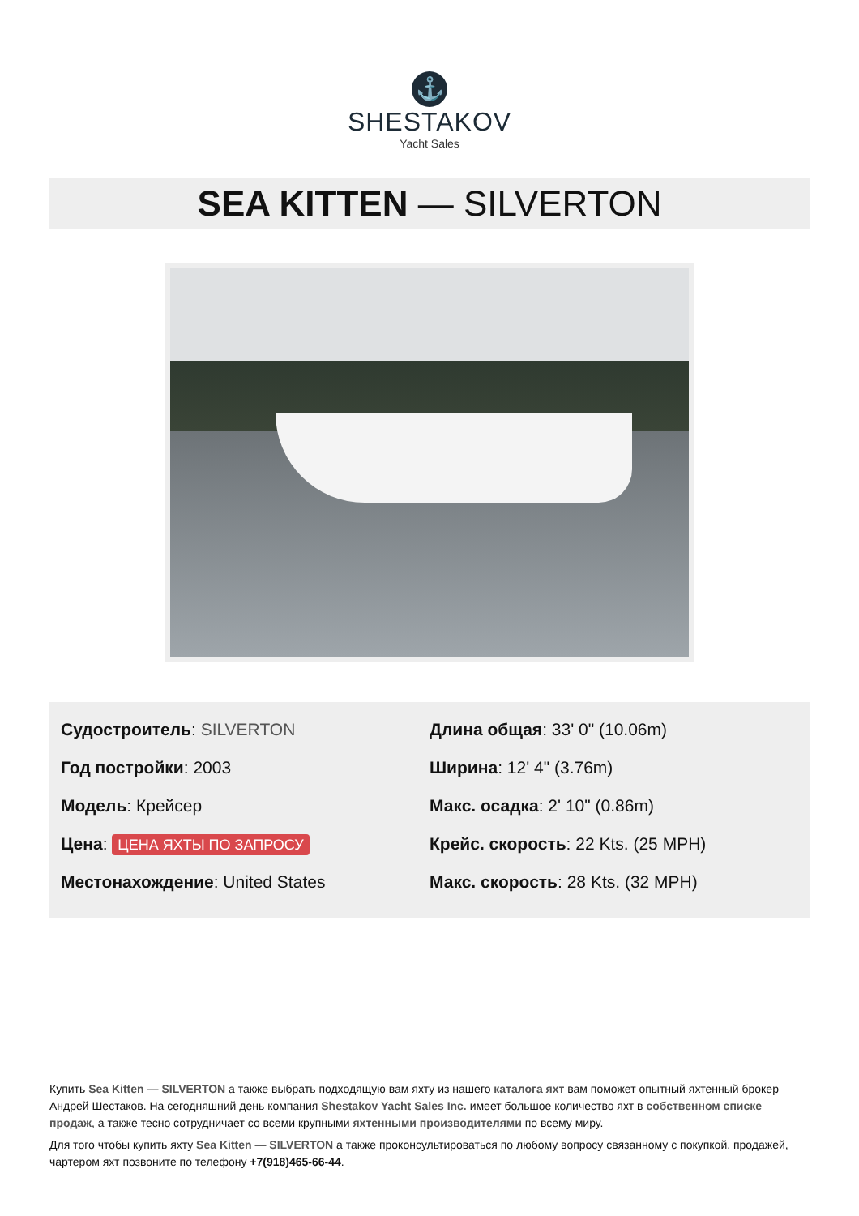⚓
SHESTAKOV
Yacht Sales
SEA KITTEN — SILVERTON
Судостроитель: SILVERTON
Год постройки: 2003
Модель: Крейсер
Цена: ЦЕНА ЯХТЫ ПО ЗАПРОСУ
Местонахождение: United States
Длина общая: 33' 0" (10.06m)
Ширина: 12' 4" (3.76m)
Макс. осадка: 2' 10" (0.86m)
Крейс. скорость: 22 Kts. (25 MPH)
Макс. скорость: 28 Kts. (32 MPH)
Купить Sea Kitten — SILVERTON а также выбрать подходящую вам яхту из нашего каталога яхт вам поможет опытный яхтенный брокер Андрей Шестаков. На сегодняшний день компания Shestakov Yacht Sales Inc. имеет большое количество яхт в собственном списке продаж, а также тесно сотрудничает со всеми крупными яхтенными производителями по всему миру.
Для того чтобы купить яхту Sea Kitten — SILVERTON а также проконсультироваться по любому вопросу связанному с покупкой, продажей, чартером яхт позвоните по телефону +7(918)465-66-44.